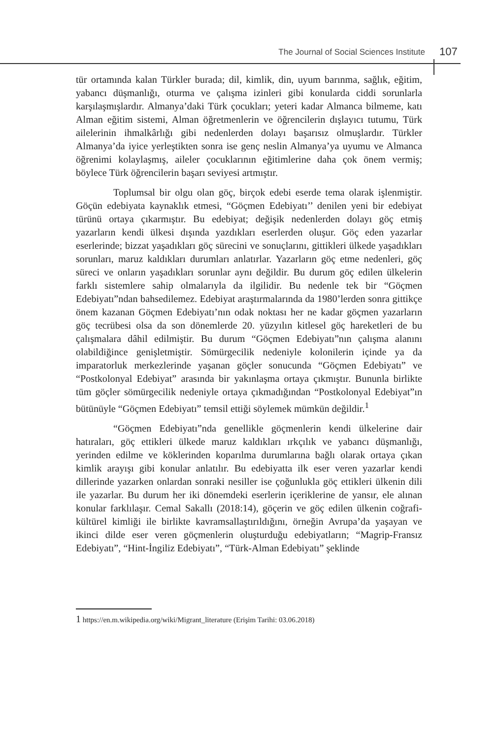The Journal of Social Sciences Institute
107
tür ortamında kalan Türkler burada; dil, kimlik, din, uyum barınma, sağlık, eğitim, yabancı düşmanlığı, oturma ve çalışma izinleri gibi konularda ciddi sorunlarla karşılaşmışlardır. Almanya’daki Türk çocukları; yeteri kadar Almanca bilmeme, katı Alman eğitim sistemi, Alman öğretmenlerin ve öğrencilerin dışlayıcı tutumu, Türk ailelerinin ihmalkârlığı gibi nedenlerden dolayı başarısız olmuşlardır. Türkler Almanya’da iyice yerleştikten sonra ise genç neslin Almanya’ya uyumu ve Almanca öğrenimi kolaylaşmış, aileler çocuklarının eğitimlerine daha çok önem vermiş; böylece Türk öğrencilerin başarı seviyesi artmıştır.
Toplumsal bir olgu olan göç, birçok edebi eserde tema olarak işlenmiştir. Göçün edebiyata kaynaklık etmesi, “Göçmen Edebiyatı’’ denilen yeni bir edebiyat türünü ortaya çıkarmıştır. Bu edebiyat; değişik nedenlerden dolayı göç etmiş yazarların kendi ülkesi dışında yazdıkları eserlerden oluşur. Göç eden yazarlar eserlerinde; bizzat yaşadıkları göç sürecini ve sonuçlarını, gittikleri ülkede yaşadıkları sorunları, maruz kaldıkları durumları anlatırlar. Yazarların göç etme nedenleri, göç süreci ve onların yaşadıkları sorunlar aynı değildir. Bu durum göç edilen ülkelerin farklı sistemlere sahip olmalarıyla da ilgilidir. Bu nedenle tek bir “Göçmen Edebiyatı”ndan bahsedilemez. Edebiyat araştırmalarında da 1980’lerden sonra gittikçe önem kazanan Göçmen Edebiyatı’nın odak noktası her ne kadar göçmen yazarların göç tecrübesi olsa da son dönemlerde 20. yüzyılın kitlesel göç hareketleri de bu çalışmalara dâhil edilmiştir. Bu durum “Göçmen Edebiyatı”nın çalışma alanını olabildiğince genişletmiştir. Sömürgecilik nedeniyle kolonilerin içinde ya da imparatorluk merkezlerinde yaşanan göçler sonucunda “Göçmen Edebiyatı” ve “Postkolonyal Edebiyat” arasında bir yakınlaşma ortaya çıkmıştır. Bununla birlikte tüm göçler sömürgecilik nedeniyle ortaya çıkmadığından “Postkolonyal Edebiyat”ın bütünüyle “Göçmen Edebiyatı” temsil ettiği söylemek mümkün değildir.<sup>1</sup>
“Göçmen Edebiyatı”nda genellikle göçmenlerin kendi ülkelerine dair hatıraları, göç ettikleri ülkede maruz kaldıkları ırkçılık ve yabancı düşmanlığı, yerinden edilme ve köklerinden koparılma durumlarına bağlı olarak ortaya çıkan kimlik arayışı gibi konular anlatılır. Bu edebiyatta ilk eser veren yazarlar kendi dillerinde yazarken onlardan sonraki nesiller ise çoğunlukla göç ettikleri ülkenin dili ile yazarlar. Bu durum her iki dönemdeki eserlerin içeriklerine de yansır, ele alınan konular farklılaşır. Cemal Sakallı (2018:14), göçerin ve göç edilen ülkenin coğrafi-kültürel kimliği ile birlikte kavramsallaştırıldığını, örneğin Avrupa’da yaşayan ve ikinci dilde eser veren göçmenlerin oluşturduğu edebiyatların; “Magrip-Fransız Edebiyatı”, “Hint-İngiliz Edebiyatı”, “Türk-Alman Edebiyatı” şeklinde
1 https://en.m.wikipedia.org/wiki/Migrant_literature (Erişim Tarihi: 03.06.2018)